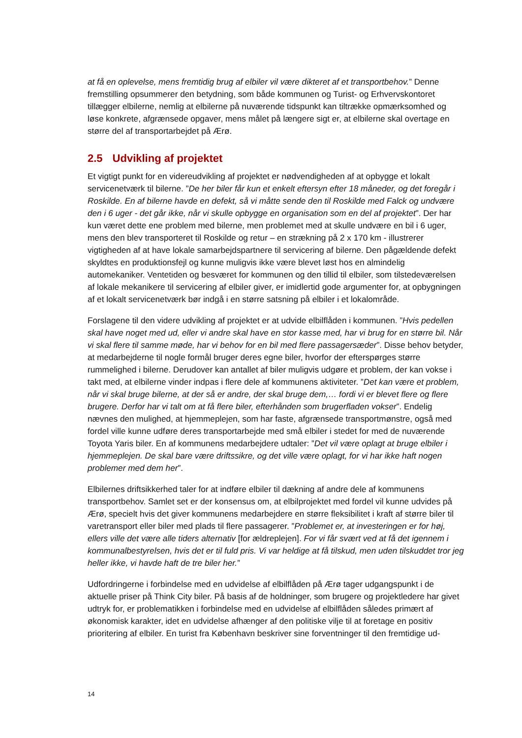at få en oplevelse, mens fremtidig brug af elbiler vil være dikteret af et transportbehov.” Denne fremstilling opsummerer den betydning, som både kommunen og Turist- og Erhvervskontoret tillægger elbilerne, nemlig at elbilerne på nuværende tidspunkt kan tiltrække opmærksomhed og løse konkrete, afgrænsede opgaver, mens målet på længere sigt er, at elbilerne skal overtage en større del af transportarbejdet på Ærø.
2.5 Udvikling af projektet
Et vigtigt punkt for en videreudvikling af projektet er nødvendigheden af at opbygge et lokalt servicenetværk til bilerne. ”De her biler får kun et enkelt eftersyn efter 18 måneder, og det foregår i Roskilde. En af bilerne havde en defekt, så vi måtte sende den til Roskilde med Falck og undvære den i 6 uger - det går ikke, når vi skulle opbygge en organisation som en del af projektet”. Der har kun været dette ene problem med bilerne, men problemet med at skulle undvære en bil i 6 uger, mens den blev transporteret til Roskilde og retur – en strækning på 2 x 170 km - illustrerer vigtigheden af at have lokale samarbejdspartnere til servicering af bilerne. Den pågældende defekt skyldtes en produktionsfejl og kunne muligvis ikke være blevet løst hos en almindelig automekaniker. Ventetiden og besværet for kommunen og den tillid til elbiler, som tilstedeværelsen af lokale mekanikere til servicering af elbiler giver, er imidlertid gode argumenter for, at opbygningen af et lokalt servicenetværk bør indgå i en større satsning på elbiler i et lokalområde.
Forslagene til den videre udvikling af projektet er at udvide elbilflåden i kommunen. ”Hvis pedellen skal have noget med ud, eller vi andre skal have en stor kasse med, har vi brug for en større bil. Når vi skal flere til samme møde, har vi behov for en bil med flere passagersæder”. Disse behov betyder, at medarbejderne til nogle formål bruger deres egne biler, hvorfor der efterspørges større rummelighed i bilerne. Derudover kan antallet af biler muligvis udgøre et problem, der kan vokse i takt med, at elbilerne vinder indpas i flere dele af kommunens aktiviteter. ”Det kan være et problem, når vi skal bruge bilerne, at der så er andre, der skal bruge dem,… fordi vi er blevet flere og flere brugere. Derfor har vi talt om at få flere biler, efterhånden som brugerfladen vokser”. Endelig nævnes den mulighed, at hjemmeplejen, som har faste, afgrænsede transportmønstre, også med fordel ville kunne udføre deres transportarbejde med små elbiler i stedet for med de nuværende Toyota Yaris biler. En af kommunens medarbejdere udtaler: ”Det vil være oplagt at bruge elbiler i hjemmeplejen. De skal bare være driftssikre, og det ville være oplagt, for vi har ikke haft nogen problemer med dem her”.
Elbilernes driftsikkerhed taler for at indføre elbiler til dækning af andre dele af kommunens transportbehov. Samlet set er der konsensus om, at elbilprojektet med fordel vil kunne udvides på Ærø, specielt hvis det giver kommunens medarbejdere en større fleksibilitet i kraft af større biler til varetransport eller biler med plads til flere passagerer. ”Problemet er, at investeringen er for høj, ellers ville det være alle tiders alternativ [for ældreplejen]. For vi får svært ved at få det igennem i kommunalbestyrelsen, hvis det er til fuld pris. Vi var heldige at få tilskud, men uden tilskuddet tror jeg heller ikke, vi havde haft de tre biler her.”
Udfordringerne i forbindelse med en udvidelse af elbilflåden på Ærø tager udgangspunkt i de aktuelle priser på Think City biler. På basis af de holdninger, som brugere og projektledere har givet udtryk for, er problematikken i forbindelse med en udvidelse af elbilflåden således primært af økonomisk karakter, idet en udvidelse afhænger af den politiske vilje til at foretage en positiv prioritering af elbiler. En turist fra København beskriver sine forventninger til den fremtidige ud-
14